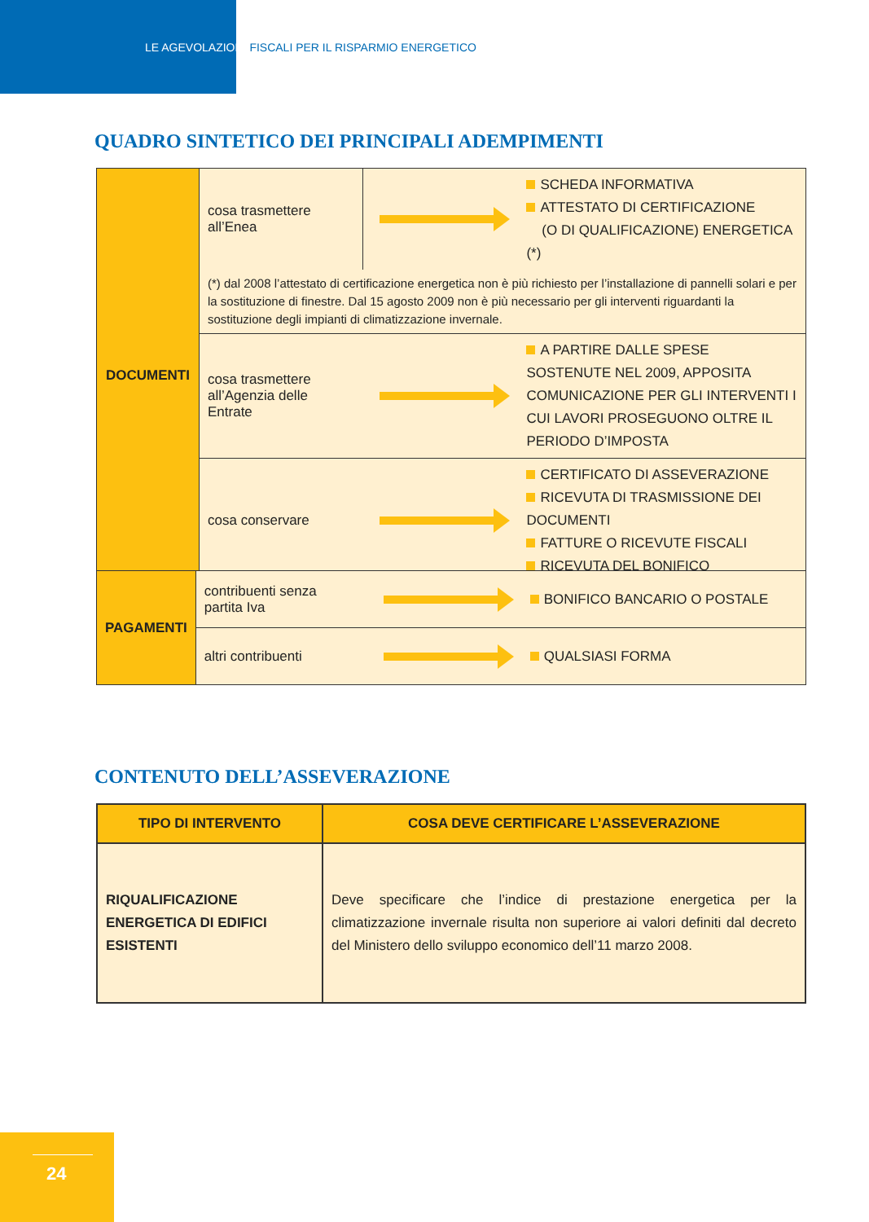LE AGEVOLAZIONI FISCALI PER IL RISPARMIO ENERGETICO
QUADRO SINTETICO DEI PRINCIPALI ADEMPIMENTI
| DOCUMENTI | cosa trasmettere all’Enea | | SCHEDA INFORMATIVA ATTESTATO DI CERTIFICAZIONE (O DI QUALIFICAZIONE) ENERGETICA (*) |
| | (*) dal 2008 l’attestato di certificazione energetica non è più richiesto per l’installazione di pannelli solari e per la sostituzione di finestre. Dal 15 agosto 2009 non è più necessario per gli interventi riguardanti la sostituzione degli impianti di climatizzazione invernale. | | |
| | cosa trasmettere all’Agenzia delle Entrate | | A PARTIRE DALLE SPESE SOSTENUTE NEL 2009, APPOSITA COMUNICAZIONE PER GLI INTERVENTI I CUI LAVORI PROSEGUONO OLTRE IL PERIODO D’IMPOSTA |
| | cosa conservare | | CERTIFICATO DI ASSEVERAZIONE RICEVUTA DI TRASMISSIONE DEI DOCUMENTI FATTURE O RICEVUTE FISCALI RICEVUTA DEL BONIFICO |
| PAGAMENTI | contribuenti senza partita Iva | | BONIFICO BANCARIO O POSTALE |
| | altri contribuenti | | QUALSIASI FORMA |
CONTENUTO DELL’ASSEVERAZIONE
| TIPO DI INTERVENTO | COSA DEVE CERTIFICARE L’ASSEVERAZIONE |
| --- | --- |
| RIQUALIFICAZIONE ENERGETICA DI EDIFICI ESISTENTI | Deve specificare che l’indice di prestazione energetica per la climatizzazione invernale risulta non superiore ai valori definiti dal decreto del Ministero dello sviluppo economico dell’11 marzo 2008. |
24